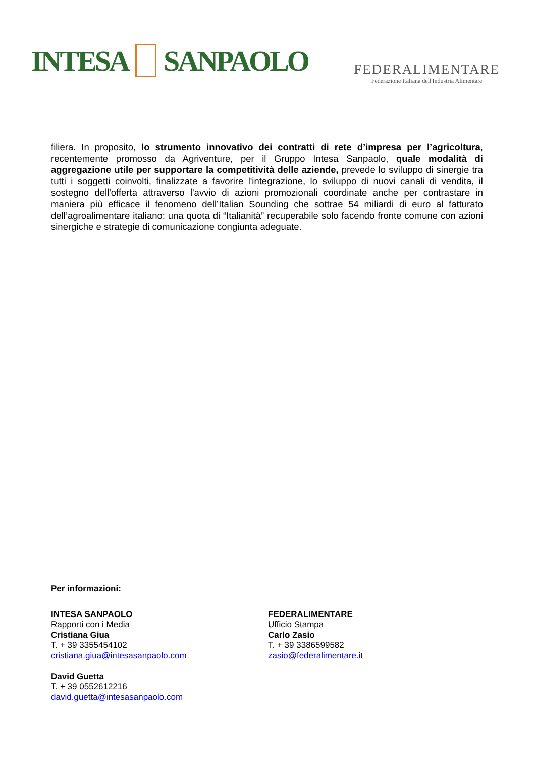INTESA SANPAOLO
FEDERALIMENTARE
Federazione Italiana dell'Industria Alimentare
filiera. In proposito, lo strumento innovativo dei contratti di rete d’impresa per l’agricoltura, recentemente promosso da Agriventure, per il Gruppo Intesa Sanpaolo, quale modalità di aggregazione utile per supportare la competitività delle aziende, prevede lo sviluppo di sinergie tra tutti i soggetti coinvolti, finalizzate a favorire l'integrazione, lo sviluppo di nuovi canali di vendita, il sostegno dell'offerta attraverso l'avvio di azioni promozionali coordinate anche per contrastare in maniera più efficace il fenomeno dell’Italian Sounding che sottrae 54 miliardi di euro al fatturato dell’agroalimentare italiano: una quota di “Italianità” recuperabile solo facendo fronte comune con azioni sinergiche e strategie di comunicazione congiunta adeguate.
Per informazioni:
INTESA SANPAOLO
Rapporti con i Media
Cristiana Giua
T. + 39 3355454102
cristiana.giua@intesasanpaolo.com
David Guetta
T. + 39 0552612216
david.guetta@intesasanpaolo.com
FEDERALIMENTARE
Ufficio Stampa
Carlo Zasio
T. + 39 3386599582
zasio@federalimentare.it